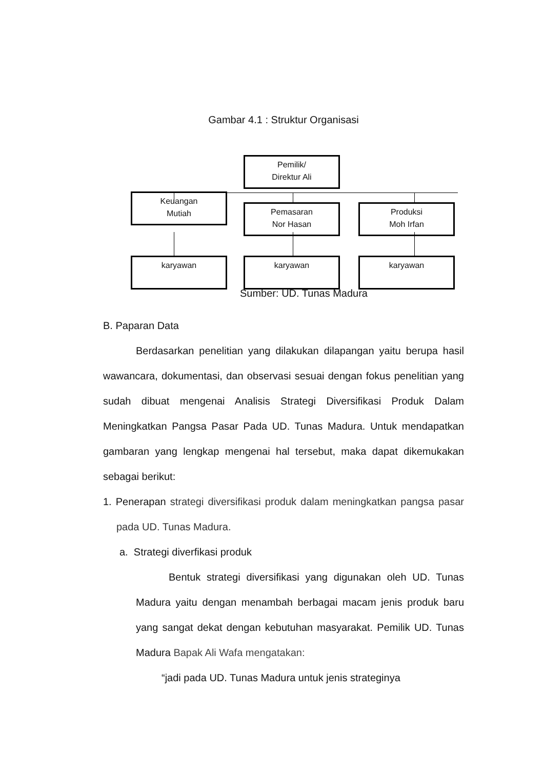Gambar 4.1 : Struktur Organisasi
Pemilik/
Direktur Ali
Keuangan
Mutiah
Pemasaran
Nor Hasan
Produksi
Moh Irfan
karyawan karyawan karyawan
Sumber: UD. Tunas Madura
B. Paparan Data
Berdasarkan penelitian yang dilakukan dilapangan yaitu berupa hasil wawancara, dokumentasi, dan observasi sesuai dengan fokus penelitian yang sudah dibuat mengenai Analisis Strategi Diversifikasi Produk Dalam Meningkatkan Pangsa Pasar Pada UD. Tunas Madura. Untuk mendapatkan gambaran yang lengkap mengenai hal tersebut, maka dapat dikemukakan sebagai berikut:
1. Penerapan strategi diversifikasi produk dalam meningkatkan pangsa pasar pada UD. Tunas Madura.
a. Strategi diverfikasi produk
Bentuk strategi diversifikasi yang digunakan oleh UD. Tunas Madura yaitu dengan menambah berbagai macam jenis produk baru yang sangat dekat dengan kebutuhan masyarakat. Pemilik UD. Tunas Madura Bapak Ali Wafa mengatakan:
“jadi pada UD. Tunas Madura untuk jenis strateginya